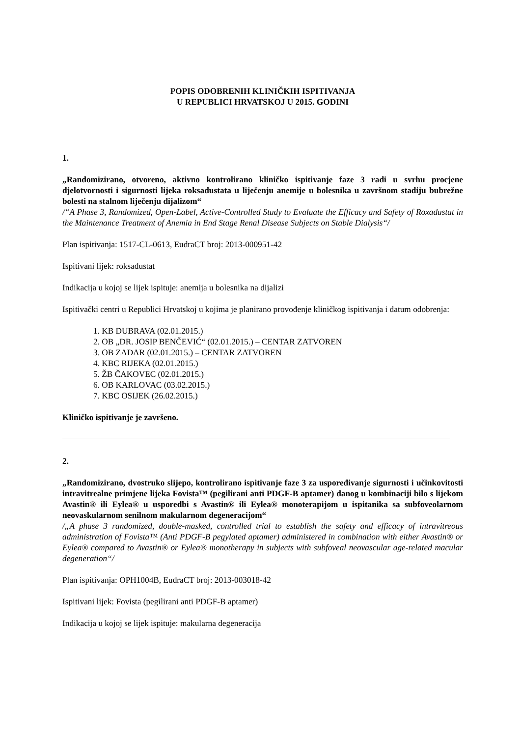POPIS ODOBRENIH KLINIČKIH ISPITIVANJA
U REPUBLICI HRVATSKOJ U 2015. GODINI
1.
„Randomizirano, otvoreno, aktivno kontrolirano kliničko ispitivanje faze 3 radi u svrhu procjene djelotvornosti i sigurnosti lijeka roksadustata u liječenju anemije u bolesnika u završnom stadiju bubrežne bolesti na stalnom liječenju dijalizom“
/“A Phase 3, Randomized, Open-Label, Active-Controlled Study to Evaluate the Efficacy and Safety of Roxadustat in the Maintenance Treatment of Anemia in End Stage Renal Disease Subjects on Stable Dialysis“/
Plan ispitivanja: 1517-CL-0613, EudraCT broj: 2013-000951-42
Ispitivani lijek: roksadustat
Indikacija u kojoj se lijek ispituje: anemija u bolesnika na dijalizi
Ispitivački centri u Republici Hrvatskoj u kojima je planirano provođenje kliničkog ispitivanja i datum odobrenja:
1. KB DUBRAVA (02.01.2015.)
2. OB „DR. JOSIP BENČEVIĆ“ (02.01.2015.) – CENTAR ZATVOREN
3. OB ZADAR (02.01.2015.) – CENTAR ZATVOREN
4. KBC RIJEKA (02.01.2015.)
5. ŽB ČAKOVEC (02.01.2015.)
6. OB KARLOVAC (03.02.2015.)
7. KBC OSIJEK (26.02.2015.)
Kliničko ispitivanje je završeno.
2.
„Randomizirano, dvostruko slijepo, kontrolirano ispitivanje faze 3 za uspoređivanje sigurnosti i učinkovitosti intravitrealne primjene lijeka Fovista™ (pegilirani anti PDGF-B aptamer) danog u kombinaciji bilo s lijekom Avastin® ili Eylea® u usporedbi s Avastin® ili Eylea® monoterapijom u ispitanika sa subfoveolarnom neovaskularnom senilnom makularnom degeneracijom“
/„A phase 3 randomized, double-masked, controlled trial to establish the safety and efficacy of intravitreous administration of Fovista™ (Anti PDGF-B pegylated aptamer) administered in combination with either Avastin® or Eylea® compared to Avastin® or Eylea® monotherapy in subjects with subfoveal neovascular age-related macular degeneration“/
Plan ispitivanja: OPH1004B, EudraCT broj: 2013-003018-42
Ispitivani lijek: Fovista (pegilirani anti PDGF-B aptamer)
Indikacija u kojoj se lijek ispituje: makularna degeneracija